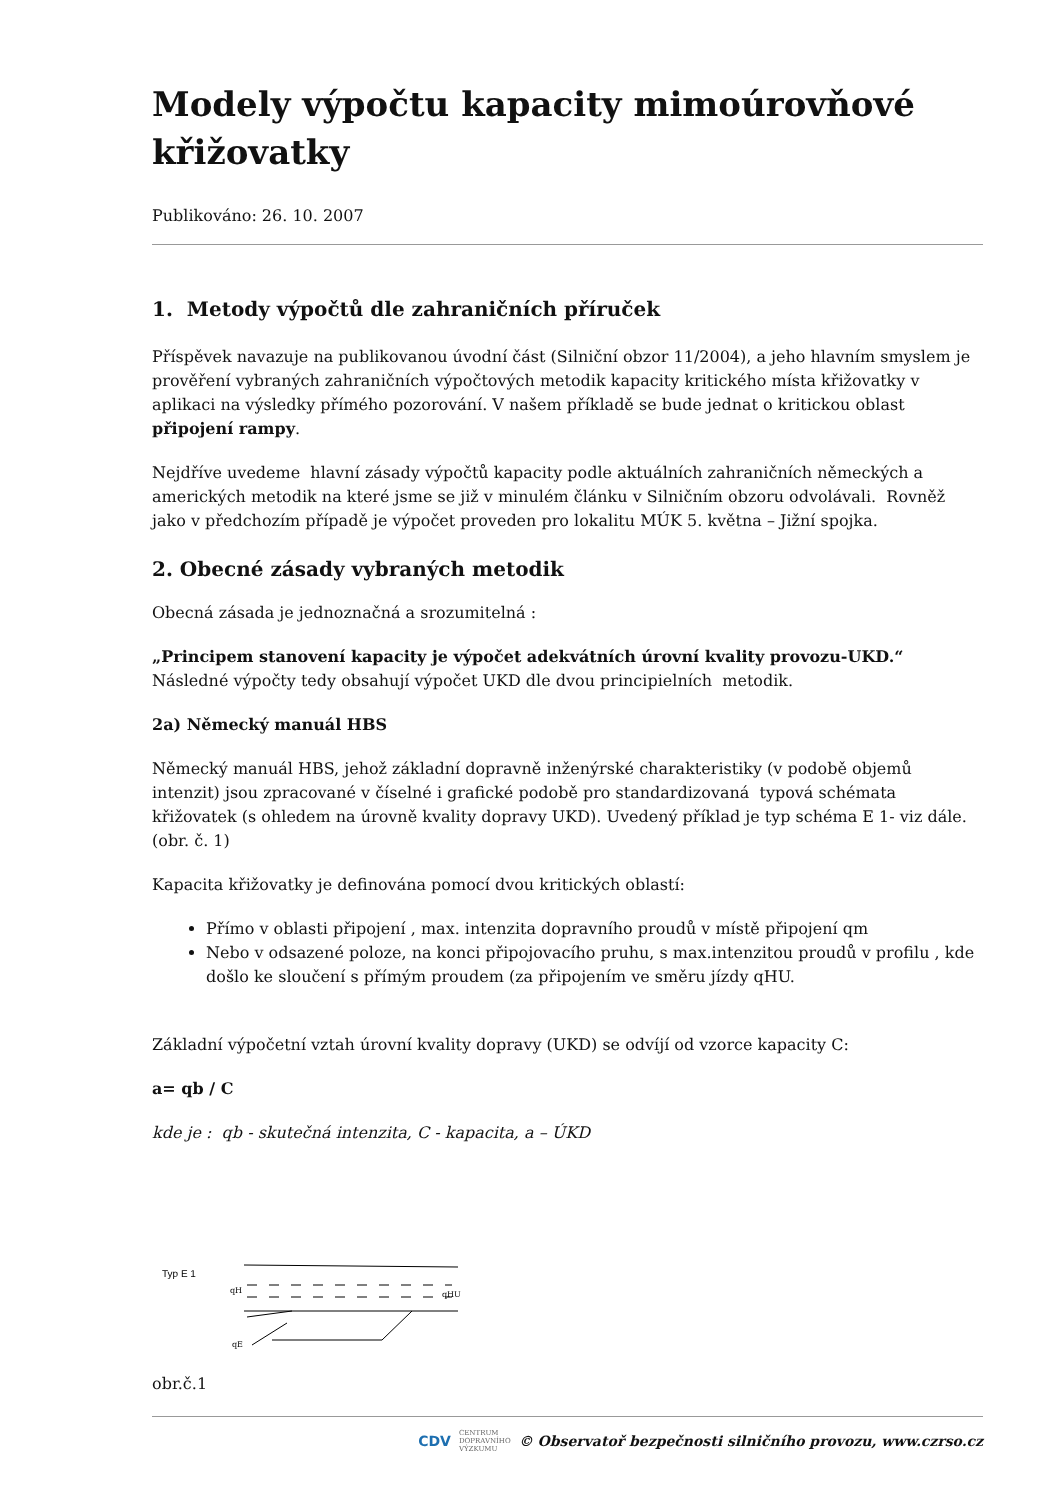Modely výpočtu kapacity mimoúrovňové křižovatky
Publikováno: 26. 10. 2007
1. Metody výpočtů dle zahraničních příruček
Příspěvek navazuje na publikovanou úvodní část (Silniční obzor 11/2004), a jeho hlavním smyslem je prověření vybraných zahraničních výpočtových metodik kapacity kritického místa křižovatky v aplikaci na výsledky přímého pozorování. V našem příkladě se bude jednat o kritickou oblast připojení rampy.
Nejdříve uvedeme hlavní zásady výpočtů kapacity podle aktuálních zahraničních německých a amerických metodik na které jsme se již v minulém článku v Silničním obzoru odvolávali. Rovněž jako v předchozím případě je výpočet proveden pro lokalitu MÚK 5. května – Jižní spojka.
2. Obecné zásady vybraných metodik
Obecná zásada je jednoznačná a srozumitelná :
„Principem stanovení kapacity je výpočet adekvátních úrovní kvality provozu-UKD.“
Následné výpočty tedy obsahují výpočet UKD dle dvou principielních metodik.
2a) Německý manuál HBS
Německý manuál HBS, jehož základní dopravně inženýrské charakteristiky (v podobě objemů intenzit) jsou zpracované v číselné i grafické podobě pro standardizovaná typová schémata křižovatek (s ohledem na úrovně kvality dopravy UKD). Uvedený příklad je typ schéma E 1- viz dále. (obr. č. 1)
Kapacita křižovatky je definována pomocí dvou kritických oblastí:
Přímo v oblasti připojení , max. intenzita dopravního proudů v místě připojení qm
Nebo v odsazené poloze, na konci připojovacího pruhu, s max.intenzitou proudů v profilu , kde došlo ke sloučení s přímým proudem (za připojením ve směru jízdy qHU.
Základní výpočetní vztah úrovní kvality dopravy (UKD) se odvíjí od vzorce kapacity C:
a= qb / C
kde je : qb - skutečná intenzita, C - kapacita, a – ÚKD
Typ E 1
qH
qHU
qE
obr.č.1
CDV CENTRUM
DOPRAVNÍHO
VÝZKUMU © Observatoř bezpečnosti silničního provozu, www.czrso.cz